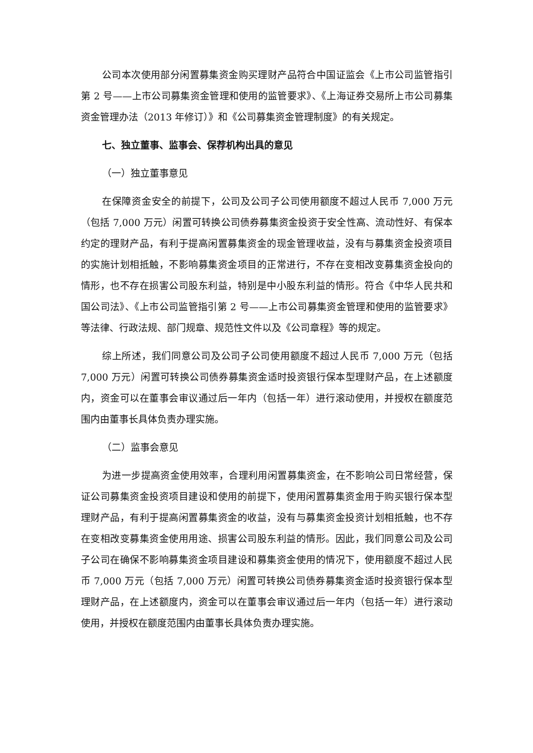公司本次使用部分闲置募集资金购买理财产品符合中国证监会《上市公司监管指引第 2 号——上市公司募集资金管理和使用的监管要求》、《上海证券交易所上市公司募集资金管理办法（2013 年修订）》和《公司募集资金管理制度》的有关规定。
七、独立董事、监事会、保荐机构出具的意见
（一）独立董事意见
在保障资金安全的前提下，公司及公司子公司使用额度不超过人民币 7,000 万元（包括 7,000 万元）闲置可转换公司债券募集资金投资于安全性高、流动性好、有保本约定的理财产品，有利于提高闲置募集资金的现金管理收益，没有与募集资金投资项目的实施计划相抵触，不影响募集资金项目的正常进行，不存在变相改变募集资金投向的情形，也不存在损害公司股东利益，特别是中小股东利益的情形。符合《中华人民共和国公司法》、《上市公司监管指引第 2 号——上市公司募集资金管理和使用的监管要求》等法律、行政法规、部门规章、规范性文件以及《公司章程》等的规定。
综上所述，我们同意公司及公司子公司使用额度不超过人民币 7,000 万元（包括 7,000 万元）闲置可转换公司债券募集资金适时投资银行保本型理财产品，在上述额度内，资金可以在董事会审议通过后一年内（包括一年）进行滚动使用，并授权在额度范围内由董事长具体负责办理实施。
（二）监事会意见
为进一步提高资金使用效率，合理利用闲置募集资金，在不影响公司日常经营，保证公司募集资金投资项目建设和使用的前提下，使用闲置募集资金用于购买银行保本型理财产品，有利于提高闲置募集资金的收益，没有与募集资金投资计划相抵触，也不存在变相改变募集资金使用用途、损害公司股东利益的情形。因此，我们同意公司及公司子公司在确保不影响募集资金项目建设和募集资金使用的情况下，使用额度不超过人民币 7,000 万元（包括 7,000 万元）闲置可转换公司债券募集资金适时投资银行保本型理财产品，在上述额度内，资金可以在董事会审议通过后一年内（包括一年）进行滚动使用，并授权在额度范围内由董事长具体负责办理实施。